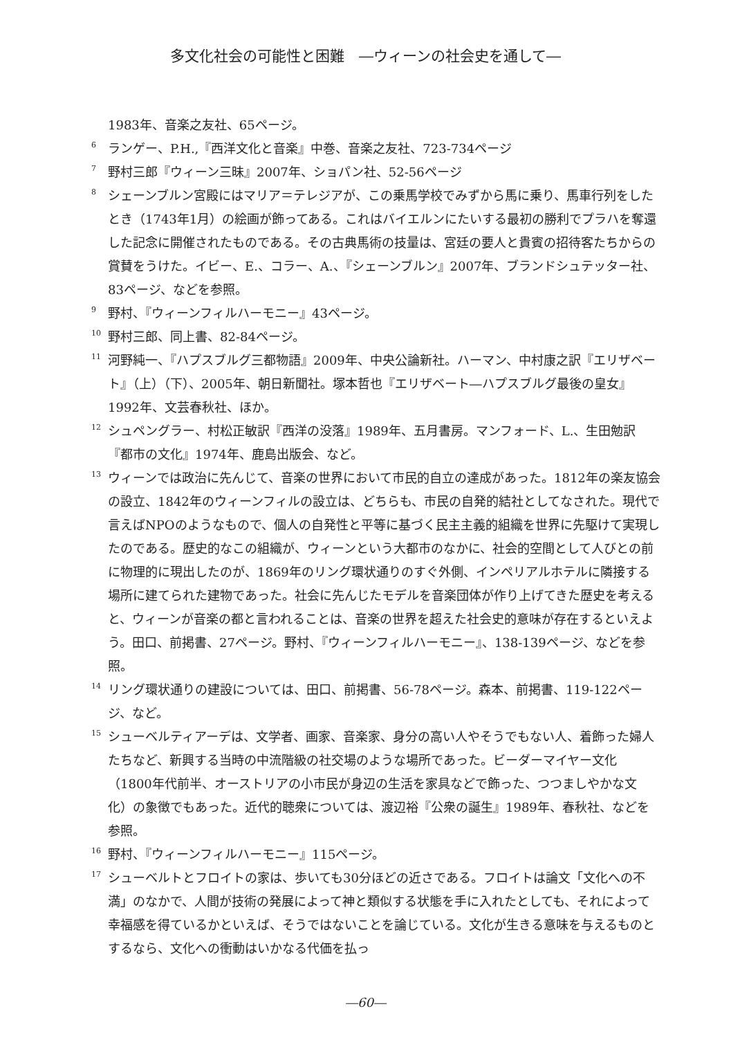多文化社会の可能性と困難　―ウィーンの社会史を通して―
1983年、音楽之友社、65ページ。
<sup>6</sup>
ランゲー、P.H.,『西洋文化と音楽』中巻、音楽之友社、723-734ページ
<sup>7</sup>
野村三郎『ウィーン三昧』2007年、ショパン社、52-56ページ
<sup>8</sup>
シェーンブルン宮殿にはマリア＝テレジアが、この乗馬学校でみずから馬に乗り、馬車行列をしたとき（1743年1月）の絵画が飾ってある。これはバイエルンにたいする最初の勝利でプラハを奪還した記念に開催されたものである。その古典馬術の技量は、宮廷の要人と貴賓の招待客たちからの賞賛をうけた。イビー、E.、コラー、A.、『シェーンブルン』2007年、ブランドシュテッター社、83ページ、などを参照。
<sup>9</sup>
野村、『ウィーンフィルハーモニー』43ページ。
<sup>10</sup>
野村三郎、同上書、82-84ページ。
<sup>11</sup>
河野純一、『ハプスブルグ三都物語』2009年、中央公論新社。ハーマン、中村康之訳『エリザベート』（上）（下）、2005年、朝日新聞社。塚本哲也『エリザベート―ハプスブルグ最後の皇女』1992年、文芸春秋社、ほか。
<sup>12</sup>
シュペングラー、村松正敏訳『西洋の没落』1989年、五月書房。マンフォード、L.、生田勉訳『都市の文化』1974年、鹿島出版会、など。
<sup>13</sup>
ウィーンでは政治に先んじて、音楽の世界において市民的自立の達成があった。1812年の楽友協会の設立、1842年のウィーンフィルの設立は、どちらも、市民の自発的結社としてなされた。現代で言えばNPOのようなもので、個人の自発性と平等に基づく民主主義的組織を世界に先駆けて実現したのである。歴史的なこの組織が、ウィーンという大都市のなかに、社会的空間として人びとの前に物理的に現出したのが、1869年のリング環状通りのすぐ外側、インペリアルホテルに隣接する場所に建てられた建物であった。社会に先んじたモデルを音楽団体が作り上げてきた歴史を考えると、ウィーンが音楽の都と言われることは、音楽の世界を超えた社会史的意味が存在するといえよう。田口、前掲書、27ページ。野村、『ウィーンフィルハーモニー』、138-139ページ、などを参照。
<sup>14</sup>
リング環状通りの建設については、田口、前掲書、56-78ページ。森本、前掲書、119-122ページ、など。
<sup>15</sup>
シューベルティアーデは、文学者、画家、音楽家、身分の高い人やそうでもない人、着飾った婦人たちなど、新興する当時の中流階級の社交場のような場所であった。ビーダーマイヤー文化（1800年代前半、オーストリアの小市民が身辺の生活を家具などで飾った、つつましやかな文化）の象徴でもあった。近代的聴衆については、渡辺裕『公衆の誕生』1989年、春秋社、などを参照。
<sup>16</sup>
野村、『ウィーンフィルハーモニー』115ページ。
<sup>17</sup>
シューベルトとフロイトの家は、歩いても30分ほどの近さである。フロイトは論文「文化への不満」のなかで、人間が技術の発展によって神と類似する状態を手に入れたとしても、それによって幸福感を得ているかといえば、そうではないことを論じている。文化が生きる意味を与えるものとするなら、文化への衝動はいかなる代価を払っ
―60―